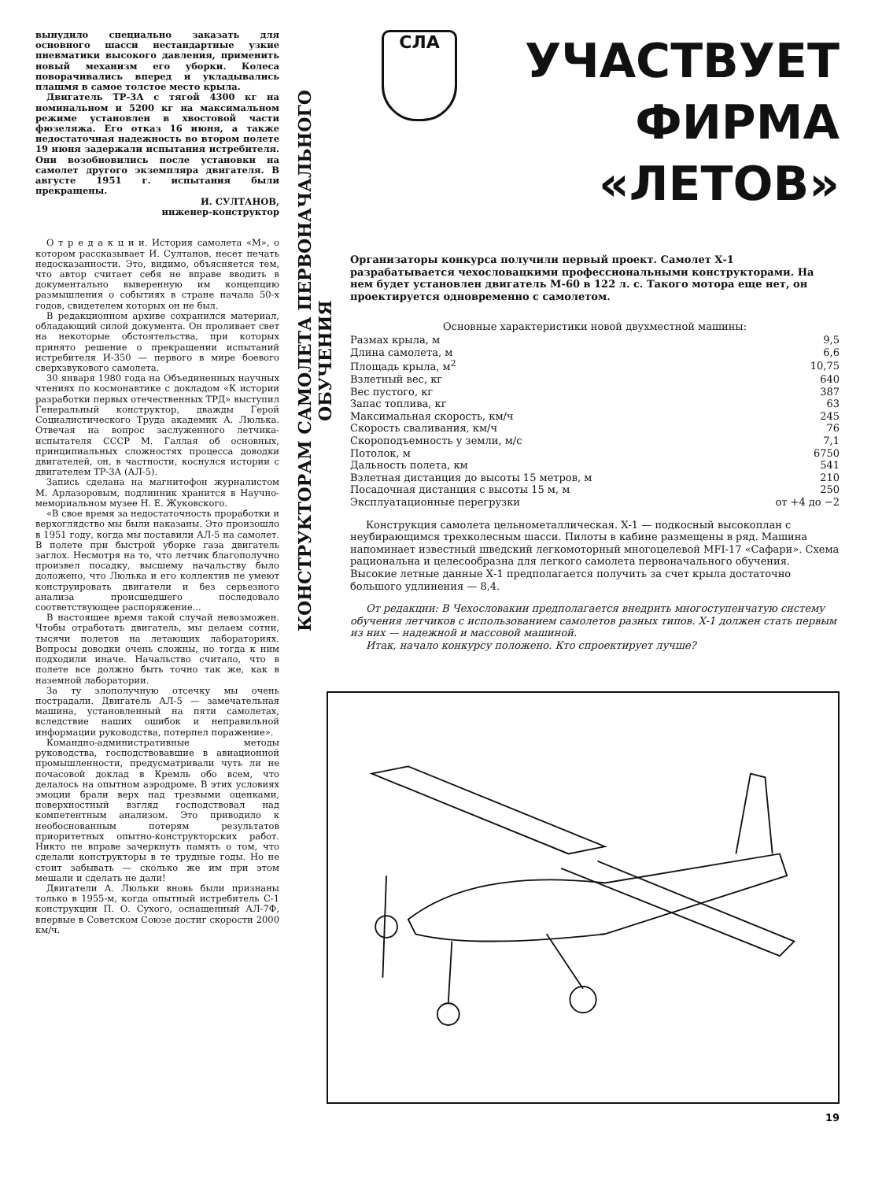вынудило специально заказать для основного шасси нестандартные узкие пневматики высокого давления, применить новый механизм его уборки. Колеса поворачивались вперед и укладывались плашмя в самое толстое место крыла.
Двигатель ТР-3А с тягой 4300 кг на номинальном и 5200 кг на максимальном режиме установлен в хвостовой части фюзеляжа. Его отказ 16 июня, а также недостаточная надежность во втором полете 19 июня задержали испытания истребителя. Они возобновились после установки на самолет другого экземпляра двигателя. В августе 1951 г. испытания были прекращены.
И. СУЛТАНОВ,
инженер-конструктор
О т р е д а к ц и и. История самолета «М», о котором рассказывает И. Султанов, несет печать недосказанности. Это, видимо, объясняется тем, что автор считает себя не вправе вводить в документально выверенную им концепцию размышления о событиях в стране начала 50-х годов, свидетелем которых он не был.
В редакционном архиве сохранился материал, обладающий силой документа. Он проливает свет на некоторые обстоятельства, при которых принято решение о прекращении испытаний истребителя И-350 — первого в мире боевого сверхзвукового самолета.
30 января 1980 года на Объединенных научных чтениях по космонавтике с докладом «К истории разработки первых отечественных ТРД» выступил Генеральный конструктор, дважды Герой Социалистического Труда академик А. Люлька. Отвечая на вопрос заслуженного летчика-испытателя СССР М. Галлая об основных, принципиальных сложностях процесса доводки двигателей, он, в частности, коснулся истории с двигателем ТР-3А (АЛ-5).
Запись сделана на магнитофон журналистом М. Арлазоровым, подлинник хранится в Научно-мемориальном музее Н. Е. Жуковского.
«В свое время за недостаточность проработки и верхоглядство мы были наказаны. Это произошло в 1951 году, когда мы поставили АЛ-5 на самолет. В полете при быстрой уборке газа двигатель заглох. Несмотря на то, что летчик благополучно произвел посадку, высшему начальству было доложено, что Люлька и его коллектив не умеют конструировать двигатели и без серьезного анализа происшедшего последовало соответствующее распоряжение...
В настоящее время такой случай невозможен. Чтобы отработать двигатель, мы делаем сотни, тысячи полетов на летающих лабораториях. Вопросы доводки очень сложны, но тогда к ним подходили иначе. Начальство считало, что в полете все должно быть точно так же, как в наземной лаборатории.
За ту злополучную отсечку мы очень пострадали. Двигатель АЛ-5 — замечательная машина, установленный на пяти самолетах, вследствие наших ошибок и неправильной информации руководства, потерпел поражение».
Командно-административные методы руководства, господствовавшие в авиационной промышленности, предусматривали чуть ли не почасовой доклад в Кремль обо всем, что делалось на опытном аэродроме. В этих условиях эмоции брали верх над трезвыми оценками, поверхностный взгляд господствовал над компетентным анализом. Это приводило к необоснованным потерям результатов приоритетных опытно-конструкторских работ. Никто не вправе зачеркнуть память о том, что сделали конструкторы в те трудные годы. Но не стоит забывать — сколько же им при этом мешали и сделать не дали!
Двигатели А. Люльки вновь были признаны только в 1955-м, когда опытный истребитель С-1 конструкции П. О. Сухого, оснащенный АЛ-7Ф, впервые в Советском Союзе достиг скорости 2000 км/ч.
КОНСТРУКТОРАМ САМОЛЕТА ПЕРВОНАЧАЛЬНОГО ОБУЧЕНИЯ
СЛА
УЧАСТВУЕТ
ФИРМА
«ЛЕТОВ»
Организаторы конкурса получили первый проект. Самолет Х-1 разрабатывается чехословацкими профессиональными конструкторами. На нем будет установлен двигатель М-60 в 122 л. с. Такого мотора еще нет, он проектируется одновременно с самолетом.
| Основные характеристики новой двухместной машины: | |
| --- | --- |
| Размах крыла, м | 9,5 |
| Длина самолета, м | 6,6 |
| Площадь крыла, м<sup>2</sup> | 10,75 |
| Взлетный вес, кг | 640 |
| Вес пустого, кг | 387 |
| Запас топлива, кг | 63 |
| Максимальная скорость, км/ч | 245 |
| Скорость сваливания, км/ч | 76 |
| Скороподъемность у земли, м/с | 7,1 |
| Потолок, м | 6750 |
| Дальность полета, км | 541 |
| Взлетная дистанция до высоты 15 метров, м | 210 |
| Посадочная дистанция с высоты 15 м, м | 250 |
| Эксплуатационные перегрузки | от +4 до −2 |
Конструкция самолета цельнометаллическая. Х-1 — подкосный высокоплан с неубирающимся трехколесным шасси. Пилоты в кабине размещены в ряд. Машина напоминает известный шведский легкомоторный многоцелевой MFI-17 «Сафари». Схема рациональна и целесообразна для легкого самолета первоначального обучения. Высокие летные данные Х-1 предполагается получить за счет крыла достаточно большого удлинения — 8,4.
От редакции: В Чехословакии предполагается внедрить многоступенчатую систему обучения летчиков с использованием самолетов разных типов. Х-1 должен стать первым из них — надежной и массовой машиной.
Итак, начало конкурсу положено. Кто спроектирует лучше?
19